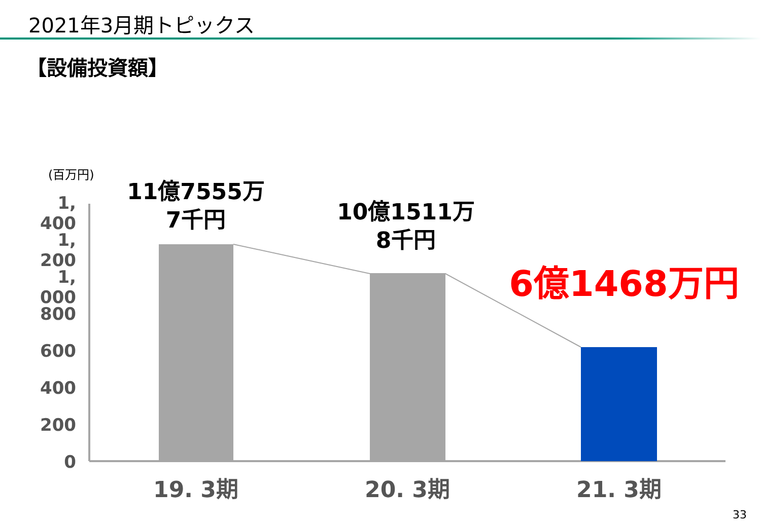2021年3月期トピックス
【設備投資額】
(百万円)
1, 400
1, 200
1, 000
800
600
400
200
0
11億7555万
7千円
10億1511万
8千円
6億1468万円
19. 3期 20. 3期 21. 3期
33